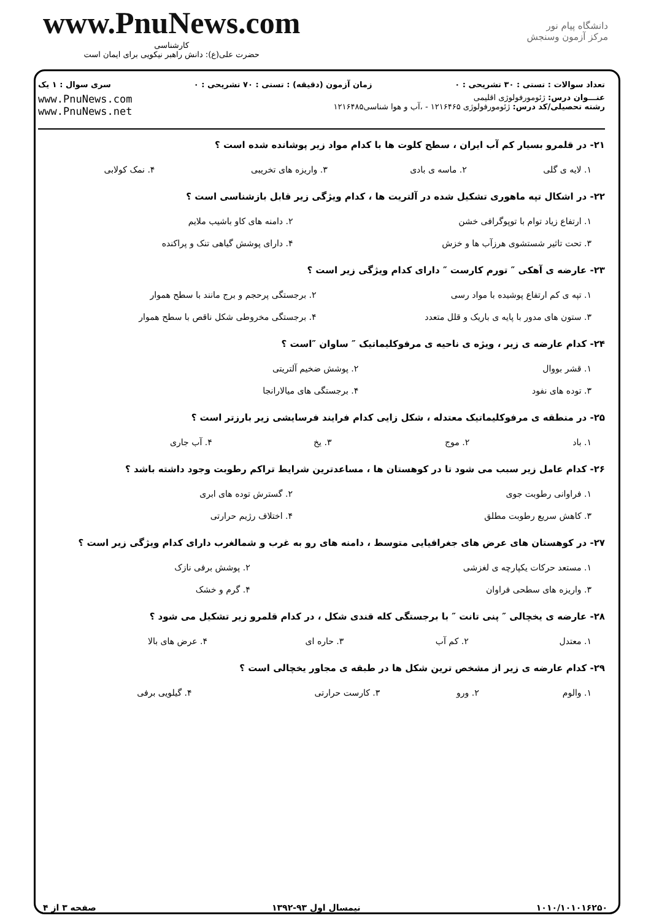www.PnuNews.com
کارشناسی
حضرت علی(ع): دانش راهبر نیکویی برای ایمان است
دانشگاه پیام نور
مرکز آزمون وسنجش
تعداد سوالات : تستی : ۳۰ تشریحی : ۰ زمان آزمون (دقیقه) : تستی : ۷۰ تشریحی : ۰ سری سوال : ۱ یک
عنـــوان درس: ژئومورفولوژی اقلیمی
رشته تحصیلی/کد درس: ژئومورفولوژی ۱۲۱۶۴۶۵ - ،آب و هوا شناسی۱۲۱۶۴۸۵
www.PnuNews.com
www.PnuNews.net
۲۱- در قلمرو بسیار کم آب ایران ، سطح کلوت ها با کدام مواد زیر پوشانده شده است ؟
| ۱. لایه ی گلی | ۲. ماسه ی بادی | ۳. واریزه های تخریبی | ۴. نمک کولابی |
۲۲- در اشکال تپه ماهوری تشکیل شده در آلتریت ها ، کدام ویژگی زیر قابل بازشناسی است ؟
| ۱. ارتفاع زیاد توام با توپوگرافی خشن | ۲. دامنه های کاو باشیب ملایم |
| ۳. تحت تاثیر شستشوی هرزآب ها و خزش | ۴. دارای پوشش گیاهی تنک و پراکنده |
۲۳- عارضه ی آهکی ″ تورم کارست ″ دارای کدام ویژگی زیر است ؟
| ۱. تپه ی کم ارتفاع پوشیده با مواد رسی | ۲. برجستگی پرحجم و برج مانند با سطح هموار |
| ۳. ستون های مدور با پایه ی باریک و قلل متعدد | ۴. برجستگی مخروطی شکل ناقص با سطح هموار |
۲۴- کدام عارضه ی زیر ، ویژه ی ناحیه ی مرفوکلیماتیک ″ ساوان ″است ؟
| ۱. قشر بووال | ۲. پوشش ضخیم آلتریتی |
| ۳. توده های نفود | ۴. برجستگی های میالارانجا |
۲۵- در منطقه ی مرفوکلیماتیک معتدله ، شکل زایی کدام فرایند فرسایشی زیر بارزتر است ؟
| ۱. باد | ۲. موج | ۳. یخ | ۴. آب جاری |
۲۶- کدام عامل زیر سبب می شود تا در کوهستان ها ، مساعدترین شرایط تراکم رطوبت وجود داشته باشد ؟
| ۱. فراوانی رطوبت جوی | ۲. گسترش توده های ابری |
| ۳. کاهش سریع رطوبت مطلق | ۴. اختلاف رژیم حرارتی |
۲۷- در کوهستان های عرض های جغرافیایی متوسط ، دامنه های رو به غرب و شمالغرب دارای کدام ویژگی زیر است ؟
| ۱. مستعد حرکات یکپارچه ی لغزشی | ۲. پوشش برفی نازک |
| ۳. واریزه های سطحی فراوان | ۴. گرم و خشک |
۲۸- عارضه ی یخچالی ″ پنی تانت ″ با برجستگی کله قندی شکل ، در کدام قلمرو زیر تشکیل می شود ؟
| ۱. معتدل | ۲. کم آب | ۳. حاره ای | ۴. عرض های بالا |
۲۹- کدام عارضه ی زیر از مشخص ترین شکل ها در طبقه ی مجاور یخچالی است ؟
| ۱. والوم | ۲. ورو | ۳. کارست حرارتی | ۴. گیلویی برفی |
۱۰۱۰/۱۰۱۰۱۶۲۵۰ نیمسال اول ۹۳-۱۳۹۲ صفحه ۳ از ۴